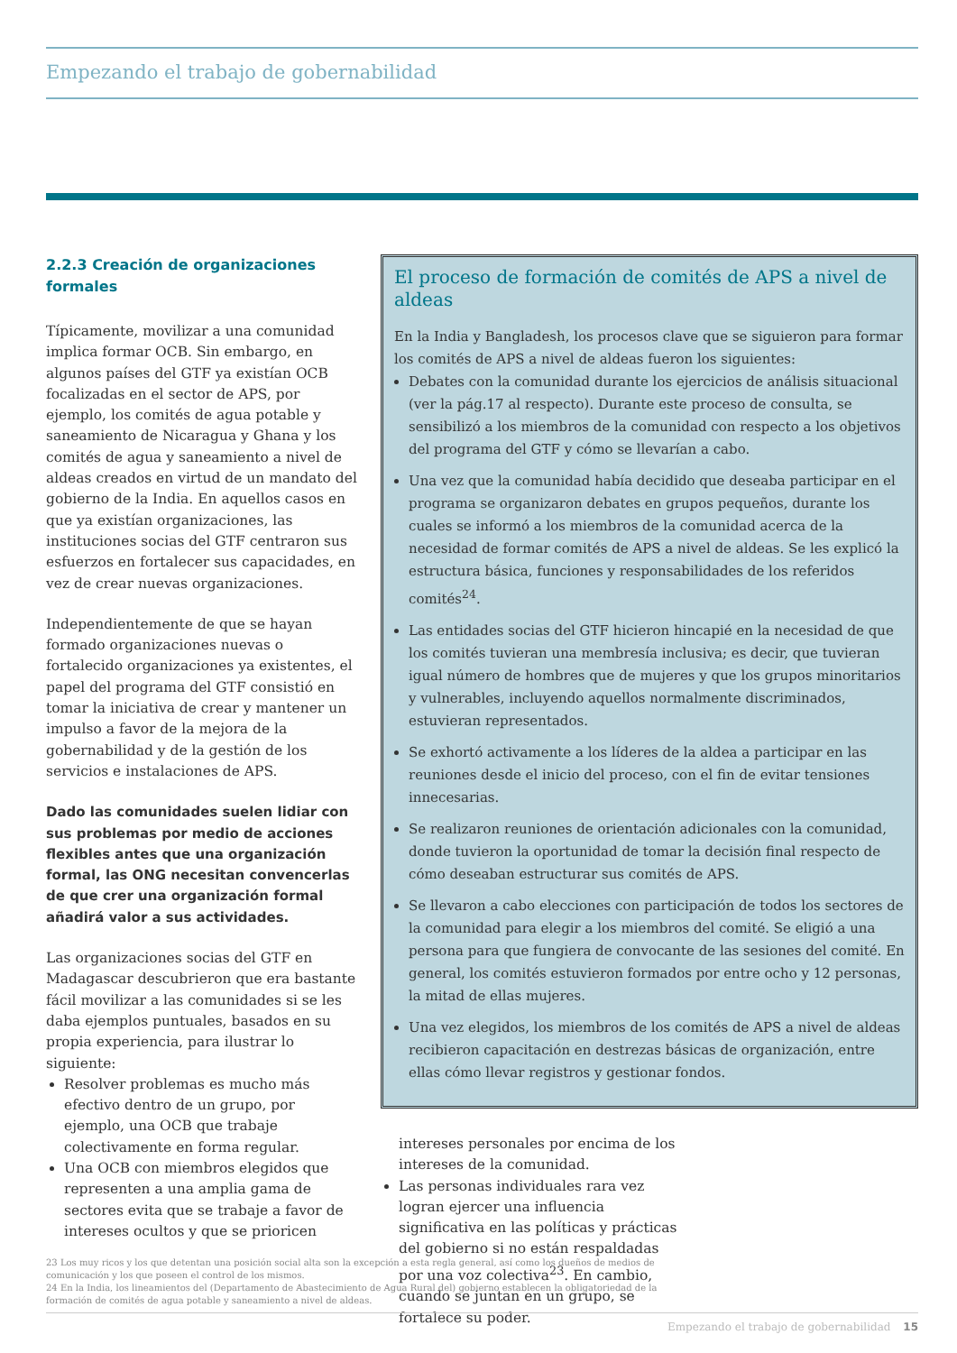Empezando el trabajo de gobernabilidad
2.2.3 Creación de organizaciones formales
Típicamente, movilizar a una comunidad implica formar OCB. Sin embargo, en algunos países del GTF ya existían OCB focalizadas en el sector de APS, por ejemplo, los comités de agua potable y saneamiento de Nicaragua y Ghana y los comités de agua y saneamiento a nivel de aldeas creados en virtud de un mandato del gobierno de la India. En aquellos casos en que ya existían organizaciones, las instituciones socias del GTF centraron sus esfuerzos en fortalecer sus capacidades, en vez de crear nuevas organizaciones.
Independientemente de que se hayan formado organizaciones nuevas o fortalecido organizaciones ya existentes, el papel del programa del GTF consistió en tomar la iniciativa de crear y mantener un impulso a favor de la mejora de la gobernabilidad y de la gestión de los servicios e instalaciones de APS.
Dado las comunidades suelen lidiar con sus problemas por medio de acciones flexibles antes que una organización formal, las ONG necesitan convencerlas de que crer una organización formal añadirá valor a sus actividades.
Las organizaciones socias del GTF en Madagascar descubrieron que era bastante fácil movilizar a las comunidades si se les daba ejemplos puntuales, basados en su propia experiencia, para ilustrar lo siguiente:
Resolver problemas es mucho más efectivo dentro de un grupo, por ejemplo, una OCB que trabaje colectivamente en forma regular.
Una OCB con miembros elegidos que representen a una amplia gama de sectores evita que se trabaje a favor de intereses ocultos y que se prioricen
El proceso de formación de comités de APS a nivel de aldeas
En la India y Bangladesh, los procesos clave que se siguieron para formar los comités de APS a nivel de aldeas fueron los siguientes:
Debates con la comunidad durante los ejercicios de análisis situacional (ver la pág.17 al respecto). Durante este proceso de consulta, se sensibilizó a los miembros de la comunidad con respecto a los objetivos del programa del GTF y cómo se llevarían a cabo.
Una vez que la comunidad había decidido que deseaba participar en el programa se organizaron debates en grupos pequeños, durante los cuales se informó a los miembros de la comunidad acerca de la necesidad de formar comités de APS a nivel de aldeas. Se les explicó la estructura básica, funciones y responsabilidades de los referidos comités<sup>24</sup>.
Las entidades socias del GTF hicieron hincapié en la necesidad de que los comités tuvieran una membresía inclusiva; es decir, que tuvieran igual número de hombres que de mujeres y que los grupos minoritarios y vulnerables, incluyendo aquellos normalmente discriminados, estuvieran representados.
Se exhortó activamente a los líderes de la aldea a participar en las reuniones desde el inicio del proceso, con el fin de evitar tensiones innecesarias.
Se realizaron reuniones de orientación adicionales con la comunidad, donde tuvieron la oportunidad de tomar la decisión final respecto de cómo deseaban estructurar sus comités de APS.
Se llevaron a cabo elecciones con participación de todos los sectores de la comunidad para elegir a los miembros del comité. Se eligió a una persona para que fungiera de convocante de las sesiones del comité. En general, los comités estuvieron formados por entre ocho y 12 personas, la mitad de ellas mujeres.
Una vez elegidos, los miembros de los comités de APS a nivel de aldeas recibieron capacitación en destrezas básicas de organización, entre ellas cómo llevar registros y gestionar fondos.
intereses personales por encima de los intereses de la comunidad.
Las personas individuales rara vez logran ejercer una influencia significativa en las políticas y prácticas del gobierno si no están respaldadas por una voz colectiva<sup>23</sup>. En cambio, cuando se juntan en un grupo, se fortalece su poder.
23 Los muy ricos y los que detentan una posición social alta son la excepción a esta regla general, así como los dueños de medios de comunicación y los que poseen el control de los mismos.
24 En la India, los lineamientos del (Departamento de Abastecimiento de Agua Rural del) gobierno establecen la obligatoriedad de la formación de comités de agua potable y saneamiento a nivel de aldeas.
Empezando el trabajo de gobernabilidad 15